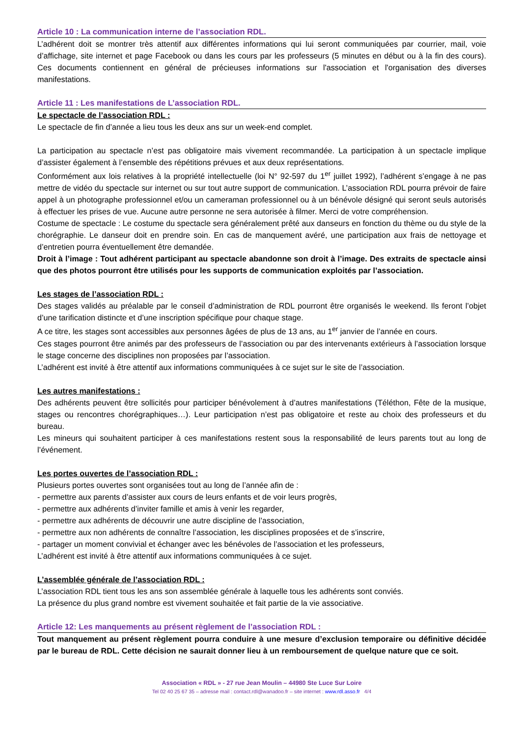Article 10 : La communication interne de l’association RDL.
L’adhérent doit se montrer très attentif aux différentes informations qui lui seront communiquées par courrier, mail, voie d’affichage, site internet et page Facebook ou dans les cours par les professeurs (5 minutes en début ou à la fin des cours). Ces documents contiennent en général de précieuses informations sur l'association et l'organisation des diverses manifestations.
Article 11 : Les manifestations de L’association RDL.
Le spectacle de l’association RDL :
Le spectacle de fin d’année a lieu tous les deux ans sur un week-end complet.
La participation au spectacle n’est pas obligatoire mais vivement recommandée. La participation à un spectacle implique d’assister également à l’ensemble des répétitions prévues et aux deux représentations.
Conformément aux lois relatives à la propriété intellectuelle (loi N° 92-597 du 1<sup>er</sup> juillet 1992), l’adhérent s’engage à ne pas mettre de vidéo du spectacle sur internet ou sur tout autre support de communication. L’association RDL pourra prévoir de faire appel à un photographe professionnel et/ou un cameraman professionnel ou à un bénévole désigné qui seront seuls autorisés à effectuer les prises de vue. Aucune autre personne ne sera autorisée à filmer. Merci de votre compréhension.
Costume de spectacle : Le costume du spectacle sera généralement prêté aux danseurs en fonction du thème ou du style de la chorégraphie. Le danseur doit en prendre soin. En cas de manquement avéré, une participation aux frais de nettoyage et d’entretien pourra éventuellement être demandée.
Droit à l’image : Tout adhérent participant au spectacle abandonne son droit à l’image. Des extraits de spectacle ainsi que des photos pourront être utilisés pour les supports de communication exploités par l’association.
Les stages de l’association RDL :
Des stages validés au préalable par le conseil d’administration de RDL pourront être organisés le weekend. Ils feront l’objet d’une tarification distincte et d’une inscription spécifique pour chaque stage.
A ce titre, les stages sont accessibles aux personnes âgées de plus de 13 ans, au 1<sup>er</sup> janvier de l’année en cours.
Ces stages pourront être animés par des professeurs de l’association ou par des intervenants extérieurs à l’association lorsque le stage concerne des disciplines non proposées par l’association.
L’adhérent est invité à être attentif aux informations communiquées à ce sujet sur le site de l’association.
Les autres manifestations :
Des adhérents peuvent être sollicités pour participer bénévolement à d’autres manifestations (Téléthon, Fête de la musique, stages ou rencontres chorégraphiques…). Leur participation n’est pas obligatoire et reste au choix des professeurs et du bureau.
Les mineurs qui souhaitent participer à ces manifestations restent sous la responsabilité de leurs parents tout au long de l’événement.
Les portes ouvertes de l’association RDL :
Plusieurs portes ouvertes sont organisées tout au long de l’année afin de :
- permettre aux parents d’assister aux cours de leurs enfants et de voir leurs progrès,
- permettre aux adhérents d’inviter famille et amis à venir les regarder,
- permettre aux adhérents de découvrir une autre discipline de l’association,
- permettre aux non adhérents de connaître l’association, les disciplines proposées et de s’inscrire,
- partager un moment convivial et échanger avec les bénévoles de l’association et les professeurs,
L’adhérent est invité à être attentif aux informations communiquées à ce sujet.
L’assemblée générale de l’association RDL :
L’association RDL tient tous les ans son assemblée générale à laquelle tous les adhérents sont conviés.
La présence du plus grand nombre est vivement souhaitée et fait partie de la vie associative.
Article 12: Les manquements au présent règlement de l’association RDL :
Tout manquement au présent règlement pourra conduire à une mesure d’exclusion temporaire ou définitive décidée par le bureau de RDL. Cette décision ne saurait donner lieu à un remboursement de quelque nature que ce soit.
Association « RDL » - 27 rue Jean Moulin – 44980 Ste Luce Sur Loire
Tel 02 40 25 67 35 – adresse mail : contact.rdl@wanadoo.fr – site internet : www.rdl.asso.fr 4/4